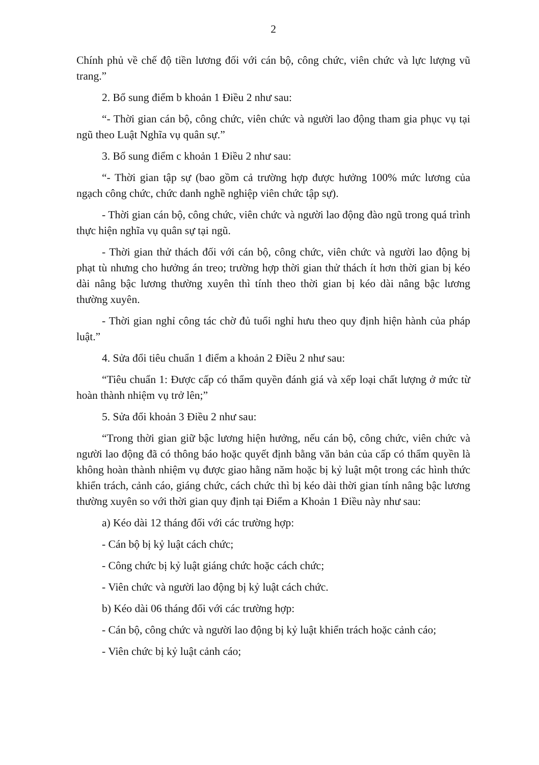2
Chính phủ về chế độ tiền lương đối với cán bộ, công chức, viên chức và lực lượng vũ trang.”
2. Bổ sung điểm b khoản 1 Điều 2 như sau:
“- Thời gian cán bộ, công chức, viên chức và người lao động tham gia phục vụ tại ngũ theo Luật Nghĩa vụ quân sự.”
3. Bổ sung điểm c khoản 1 Điều 2 như sau:
“- Thời gian tập sự (bao gồm cả trường hợp được hưởng 100% mức lương của ngạch công chức, chức danh nghề nghiệp viên chức tập sự).
- Thời gian cán bộ, công chức, viên chức và người lao động đào ngũ trong quá trình thực hiện nghĩa vụ quân sự tại ngũ.
- Thời gian thử thách đối với cán bộ, công chức, viên chức và người lao động bị phạt tù nhưng cho hưởng án treo; trường hợp thời gian thử thách ít hơn thời gian bị kéo dài nâng bậc lương thường xuyên thì tính theo thời gian bị kéo dài nâng bậc lương thường xuyên.
- Thời gian nghỉ công tác chờ đủ tuổi nghỉ hưu theo quy định hiện hành của pháp luật.”
4. Sửa đổi tiêu chuẩn 1 điểm a khoản 2 Điều 2 như sau:
“Tiêu chuẩn 1: Được cấp có thẩm quyền đánh giá và xếp loại chất lượng ở mức từ hoàn thành nhiệm vụ trở lên;”
5. Sửa đổi khoản 3 Điều 2 như sau:
“Trong thời gian giữ bậc lương hiện hưởng, nếu cán bộ, công chức, viên chức và người lao động đã có thông báo hoặc quyết định bằng văn bản của cấp có thẩm quyền là không hoàn thành nhiệm vụ được giao hằng năm hoặc bị kỷ luật một trong các hình thức khiển trách, cảnh cáo, giáng chức, cách chức thì bị kéo dài thời gian tính nâng bậc lương thường xuyên so với thời gian quy định tại Điểm a Khoản 1 Điều này như sau:
a) Kéo dài 12 tháng đối với các trường hợp:
- Cán bộ bị kỷ luật cách chức;
- Công chức bị kỷ luật giáng chức hoặc cách chức;
- Viên chức và người lao động bị kỷ luật cách chức.
b) Kéo dài 06 tháng đối với các trường hợp:
- Cán bộ, công chức và người lao động bị kỷ luật khiển trách hoặc cảnh cáo;
- Viên chức bị kỷ luật cảnh cáo;